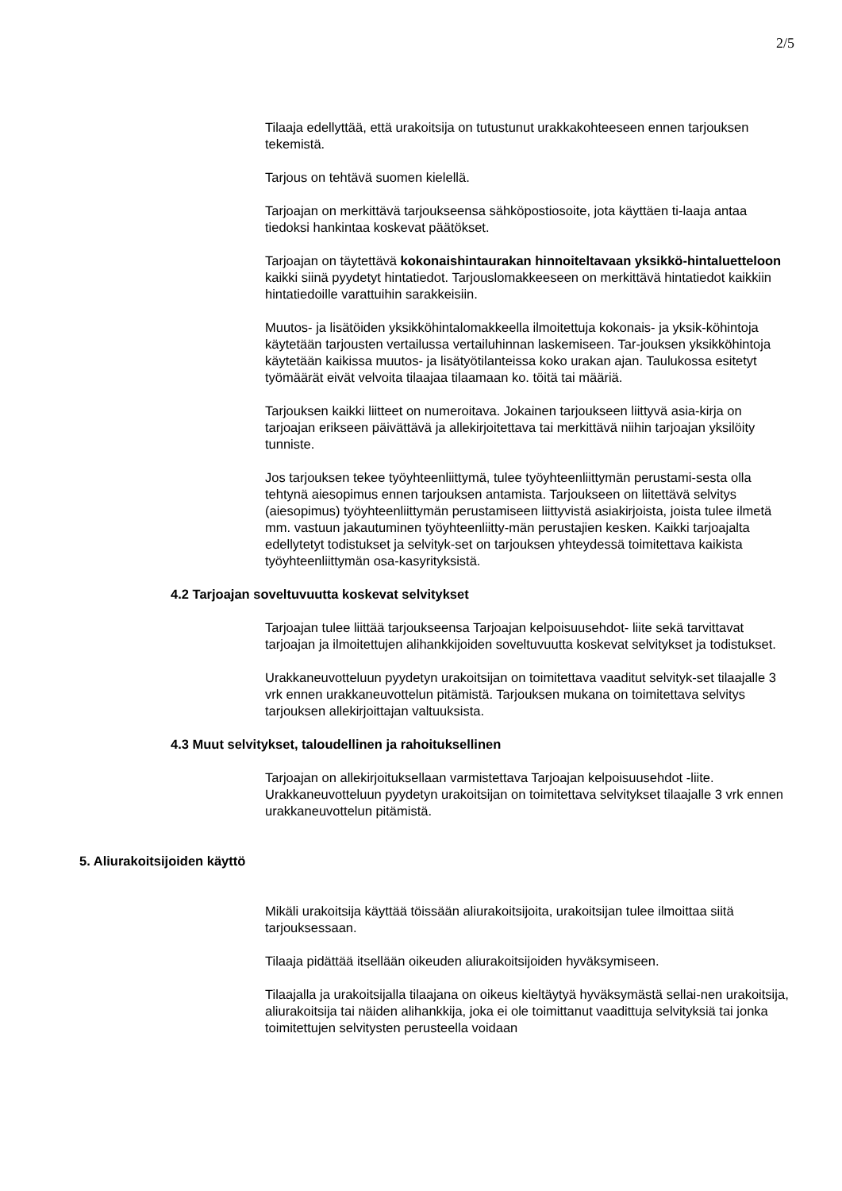2/5
Tilaaja edellyttää, että urakoitsija on tutustunut urakkakohteeseen ennen tarjouksen tekemistä.
Tarjous on tehtävä suomen kielellä.
Tarjoajan on merkittävä tarjoukseensa sähköpostiosoite, jota käyttäen ti-laaja antaa tiedoksi hankintaa koskevat päätökset.
Tarjoajan on täytettävä kokonaishintaurakan hinnoiteltavaan yksikkö-hintaluetteloon kaikki siinä pyydetyt hintatiedot. Tarjouslomakkeeseen on merkittävä hintatiedot kaikkiin hintatiedoille varattuihin sarakkeisiin.
Muutos- ja lisätöiden yksikköhintalomakkeella ilmoitettuja kokonais- ja yksik-köhintoja käytetään tarjousten vertailussa vertailuhinnan laskemiseen. Tar-jouksen yksikköhintoja käytetään kaikissa muutos- ja lisätyötilanteissa koko urakan ajan. Taulukossa esitetyt työmäärät eivät velvoita tilaajaa tilaamaan ko. töitä tai määriä.
Tarjouksen kaikki liitteet on numeroitava. Jokainen tarjoukseen liittyvä asia-kirja on tarjoajan erikseen päivättävä ja allekirjoitettava tai merkittävä niihin tarjoajan yksilöity tunniste.
Jos tarjouksen tekee työyhteenliittymä, tulee työyhteenliittymän perustami-sesta olla tehtynä aiesopimus ennen tarjouksen antamista. Tarjoukseen on liitettävä selvitys (aiesopimus) työyhteenliittymän perustamiseen liittyvistä asiakirjoista, joista tulee ilmetä mm. vastuun jakautuminen työyhteenliitty-män perustajien kesken. Kaikki tarjoajalta edellytetyt todistukset ja selvityk-set on tarjouksen yhteydessä toimitettava kaikista työyhteenliittymän osa-kasyrityksistä.
4.2 Tarjoajan soveltuvuutta koskevat selvitykset
Tarjoajan tulee liittää tarjoukseensa Tarjoajan kelpoisuusehdot- liite sekä tarvittavat tarjoajan ja ilmoitettujen alihankkijoiden soveltuvuutta koskevat selvitykset ja todistukset.
Urakkaneuvotteluun pyydetyn urakoitsijan on toimitettava vaaditut selvityk-set tilaajalle 3 vrk ennen urakkaneuvottelun pitämistä. Tarjouksen mukana on toimitettava selvitys tarjouksen allekirjoittajan valtuuksista.
4.3 Muut selvitykset, taloudellinen ja rahoituksellinen
Tarjoajan on allekirjoituksellaan varmistettava Tarjoajan kelpoisuusehdot -liite. Urakkaneuvotteluun pyydetyn urakoitsijan on toimitettava selvitykset tilaajalle 3 vrk ennen urakkaneuvottelun pitämistä.
5. Aliurakoitsijoiden käyttö
Mikäli urakoitsija käyttää töissään aliurakoitsijoita, urakoitsijan tulee ilmoittaa siitä tarjouksessaan.
Tilaaja pidättää itsellään oikeuden aliurakoitsijoiden hyväksymiseen.
Tilaajalla ja urakoitsijalla tilaajana on oikeus kieltäytyä hyväksymästä sellai-nen urakoitsija, aliurakoitsija tai näiden alihankkija, joka ei ole toimittanut vaadittuja selvityksiä tai jonka toimitettujen selvitysten perusteella voidaan